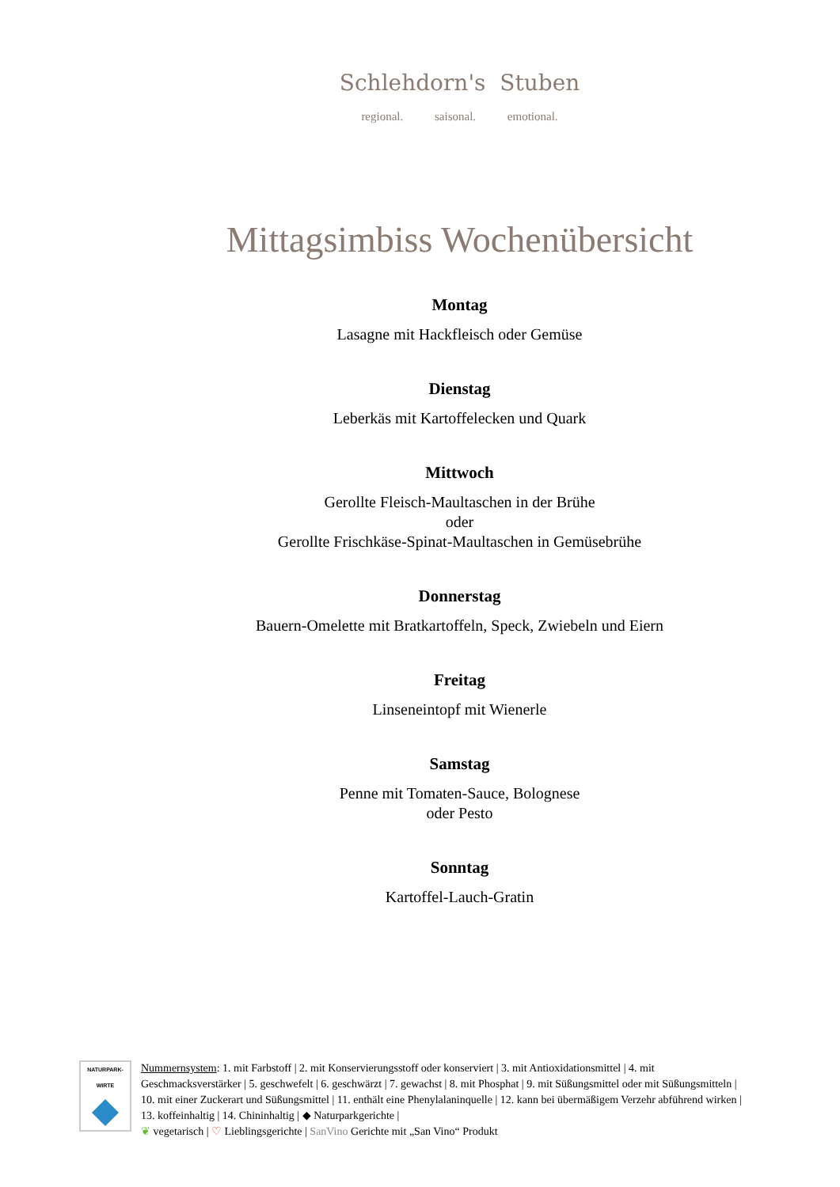Schlehdorn's Stuben
regional. saisonal. emotional.
Mittagsimbiss Wochenübersicht
Montag
Lasagne mit Hackfleisch oder Gemüse
Dienstag
Leberkäs mit Kartoffelecken und Quark
Mittwoch
Gerollte Fleisch-Maultaschen in der Brühe
oder
Gerollte Frischkäse-Spinat-Maultaschen in Gemüsebrühe
Donnerstag
Bauern-Omelette mit Bratkartoffeln, Speck, Zwiebeln und Eiern
Freitag
Linseneintopf mit Wienerle
Samstag
Penne mit Tomaten-Sauce, Bolognese
oder Pesto
Sonntag
Kartoffel-Lauch-Gratin
NATURPARK-
WIRTE
Nummernsystem: 1. mit Farbstoff | 2. mit Konservierungsstoff oder konserviert | 3. mit Antioxidationsmittel | 4. mit Geschmacksverstärker | 5. geschwefelt | 6. geschwärzt | 7. gewachst | 8. mit Phosphat | 9. mit Süßungsmittel oder mit Süßungsmitteln | 10. mit einer Zuckerart und Süßungsmittel | 11. enthält eine Phenylalaninquelle | 12. kann bei übermäßigem Verzehr abführend wirken | 13. koffeinhaltig | 14. Chininhaltig | ◆ Naturparkgerichte |
❦ vegetarisch | ♡ Lieblingsgerichte | SanVino Gerichte mit „San Vino“ Produkt